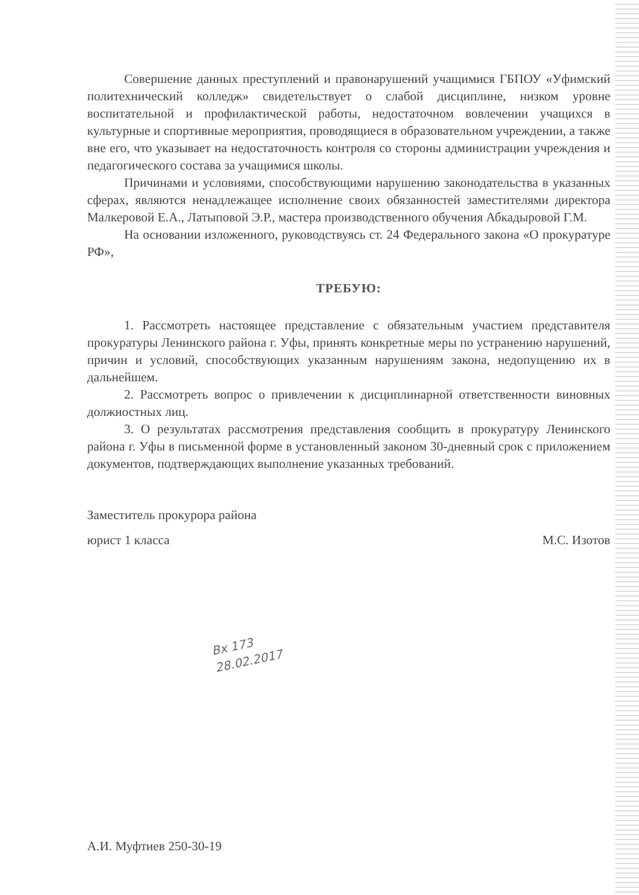Совершение данных преступлений и правонарушений учащимися ГБПОУ «Уфимский политехнический колледж» свидетельствует о слабой дисциплине, низком уровне воспитательной и профилактической работы, недостаточном вовлечении учащихся в культурные и спортивные мероприятия, проводящиеся в образовательном учреждении, а также вне его, что указывает на недостаточность контроля со стороны администрации учреждения и педагогического состава за учащимися школы.
Причинами и условиями, способствующими нарушению законодательства в указанных сферах, являются ненадлежащее исполнение своих обязанностей заместителями директора Малкеровой Е.А., Латыповой Э.Р., мастера производственного обучения Абкадыровой Г.М.
На основании изложенного, руководствуясь ст. 24 Федерального закона «О прокуратуре РФ»,
ТРЕБУЮ:
1. Рассмотреть настоящее представление с обязательным участием представителя прокуратуры Ленинского района г. Уфы, принять конкретные меры по устранению нарушений, причин и условий, способствующих указанным нарушениям закона, недопущению их в дальнейшем.
2. Рассмотреть вопрос о привлечении к дисциплинарной ответственности виновных должностных лиц.
3. О результатах рассмотрения представления сообщить в прокуратуру Ленинского района г. Уфы в письменной форме в установленный законом 30-дневный срок с приложением документов, подтверждающих выполнение указанных требований.
Заместитель прокурора района
юрист 1 класса
М.С. Изотов
Вх 173
28.02.2017
А.И. Муфтиев 250-30-19